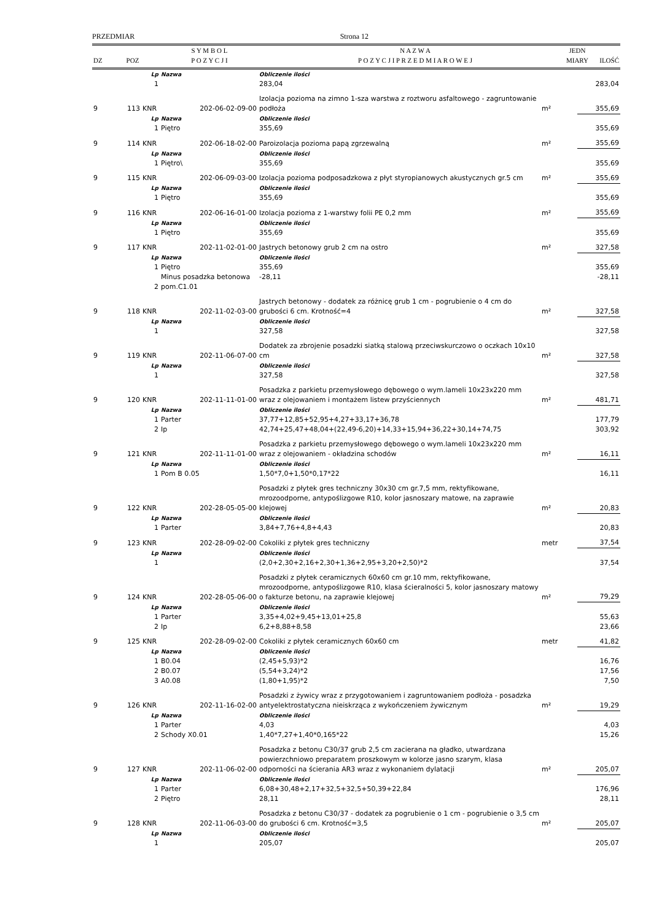PRZEDMIAR Strona 12
| DZ | POZ | S Y M B O L P O Z Y C J I | N A Z W A P O Z Y C J I P R Z E D M I A R O W E J | JEDN MIARY | ILOŚĆ |
| --- | --- | --- | --- | --- | --- |
| | | Lp | Nazwa | Obliczenie ilości | | |
| | | 1 | | 283,04 | | 283,04 |
| 9 | 113 | KNR | 202-06-02-09-00 | Izolacja pozioma na zimno 1-sza warstwa z roztworu asfaltowego - zagruntowanie podłoża | m² | 355,69 |
| | | Lp | Nazwa | Obliczenie ilości | | |
| | | 1 | Piętro | 355,69 | | 355,69 |
| 9 | 114 | KNR | 202-06-18-02-00 | Paroizolacja pozioma papą zgrzewalną | m² | 355,69 |
| | | Lp | Nazwa | Obliczenie ilości | | |
| | | 1 | Piętro\ | 355,69 | | 355,69 |
| 9 | 115 | KNR | 202-06-09-03-00 | Izolacja pozioma podposadzkowa z płyt styropianowych akustycznych gr.5 cm | m² | 355,69 |
| | | Lp | Nazwa | Obliczenie ilości | | |
| | | 1 | Piętro | 355,69 | | 355,69 |
| 9 | 116 | KNR | 202-06-16-01-00 | Izolacja pozioma z 1-warstwy folii PE 0,2 mm | m² | 355,69 |
| | | Lp | Nazwa | Obliczenie ilości | | |
| | | 1 | Piętro | 355,69 | | 355,69 |
| 9 | 117 | KNR | 202-11-02-01-00 | Jastrych betonowy grub 2 cm na ostro | m² | 327,58 |
| | | Lp | Nazwa | Obliczenie ilości | | |
| | | 1 | Piętro | 355,69 | | 355,69 |
| | | 2 | Minus posadzka betonowa pom.C1.01 | -28,11 | | -28,11 |
| 9 | 118 | KNR | 202-11-02-03-00 | Jastrych betonowy - dodatek za różnicę grub 1 cm - pogrubienie o 4 cm do grubości 6 cm. Krotność=4 | m² | 327,58 |
| | | Lp | Nazwa | Obliczenie ilości | | |
| | | 1 | | 327,58 | | 327,58 |
| 9 | 119 | KNR | 202-11-06-07-00 | Dodatek za zbrojenie posadzki siatką stalową przeciwskurczowo o oczkach 10x10 cm | m² | 327,58 |
| | | Lp | Nazwa | Obliczenie ilości | | |
| | | 1 | | 327,58 | | 327,58 |
| 9 | 120 | KNR | 202-11-11-01-00 | Posadzka z parkietu przemysłowego dębowego o wym.lameli 10x23x220 mm wraz z olejowaniem i montażem listew przyściennych | m² | 481,71 |
| | | Lp | Nazwa | Obliczenie ilości | | |
| | | 1 | Parter | 37,77+12,85+52,95+4,27+33,17+36,78 | | 177,79 |
| | | 2 | Ip | 42,74+25,47+48,04+(22,49-6,20)+14,33+15,94+36,22+30,14+74,75 | | 303,92 |
| 9 | 121 | KNR | 202-11-11-01-00 | Posadzka z parkietu przemysłowego dębowego o wym.lameli 10x23x220 mm wraz z olejowaniem - okładzina schodów | m² | 16,11 |
| | | Lp | Nazwa | Obliczenie ilości | | |
| | | 1 | Pom B 0.05 | 1,50*7,0+1,50*0,17*22 | | 16,11 |
| 9 | 122 | KNR | 202-28-05-05-00 | Posadzki z płytek gres techniczny 30x30 cm gr.7,5 mm, rektyfikowane, mrozoodporne, antypoślizgowe R10, kolor jasnoszary matowe, na zaprawie klejowej | m² | 20,83 |
| | | Lp | Nazwa | Obliczenie ilości | | |
| | | 1 | Parter | 3,84+7,76+4,8+4,43 | | 20,83 |
| 9 | 123 | KNR | 202-28-09-02-00 | Cokoliki z płytek gres techniczny | metr | 37,54 |
| | | Lp | Nazwa | Obliczenie ilości | | |
| | | 1 | | (2,0+2,30+2,16+2,30+1,36+2,95+3,20+2,50)*2 | | 37,54 |
| 9 | 124 | KNR | 202-28-05-06-00 | Posadzki z płytek ceramicznych 60x60 cm gr.10 mm, rektyfikowane, mrozoodporne, antypoślizgowe R10, klasa ścieralności 5, kolor jasnoszary matowy o fakturze betonu, na zaprawie klejowej | m² | 79,29 |
| | | Lp | Nazwa | Obliczenie ilości | | |
| | | 1 | Parter | 3,35+4,02+9,45+13,01+25,8 | | 55,63 |
| | | 2 | Ip | 6,2+8,88+8,58 | | 23,66 |
| 9 | 125 | KNR | 202-28-09-02-00 | Cokoliki z płytek ceramicznych 60x60 cm | metr | 41,82 |
| | | Lp | Nazwa | Obliczenie ilości | | |
| | | 1 | B0.04 | (2,45+5,93)*2 | | 16,76 |
| | | 2 | B0.07 | (5,54+3,24)*2 | | 17,56 |
| | | 3 | A0.08 | (1,80+1,95)*2 | | 7,50 |
| 9 | 126 | KNR | 202-11-16-02-00 | Posadzki z żywicy wraz z przygotowaniem i zagruntowaniem podłoża - posadzka antyelektrostatyczna nieiskrząca z wykończeniem żywicznym | m² | 19,29 |
| | | Lp | Nazwa | Obliczenie ilości | | |
| | | 1 | Parter | 4,03 | | 4,03 |
| | | 2 | Schody X0.01 | 1,40*7,27+1,40*0,165*22 | | 15,26 |
| 9 | 127 | KNR | 202-11-06-02-00 | Posadzka z betonu C30/37 grub 2,5 cm zacierana na gładko, utwardzana powierzchniowo preparatem proszkowym w kolorze jasno szarym, klasa odporności na ścierania AR3 wraz z wykonaniem dylatacji | m² | 205,07 |
| | | Lp | Nazwa | Obliczenie ilości | | |
| | | 1 | Parter | 6,08+30,48+2,17+32,5+32,5+50,39+22,84 | | 176,96 |
| | | 2 | Piętro | 28,11 | | 28,11 |
| 9 | 128 | KNR | 202-11-06-03-00 | Posadzka z betonu C30/37 - dodatek za pogrubienie o 1 cm - pogrubienie o 3,5 cm do grubości 6 cm. Krotność=3,5 | m² | 205,07 |
| | | Lp | Nazwa | Obliczenie ilości | | |
| | | 1 | | 205,07 | | 205,07 |